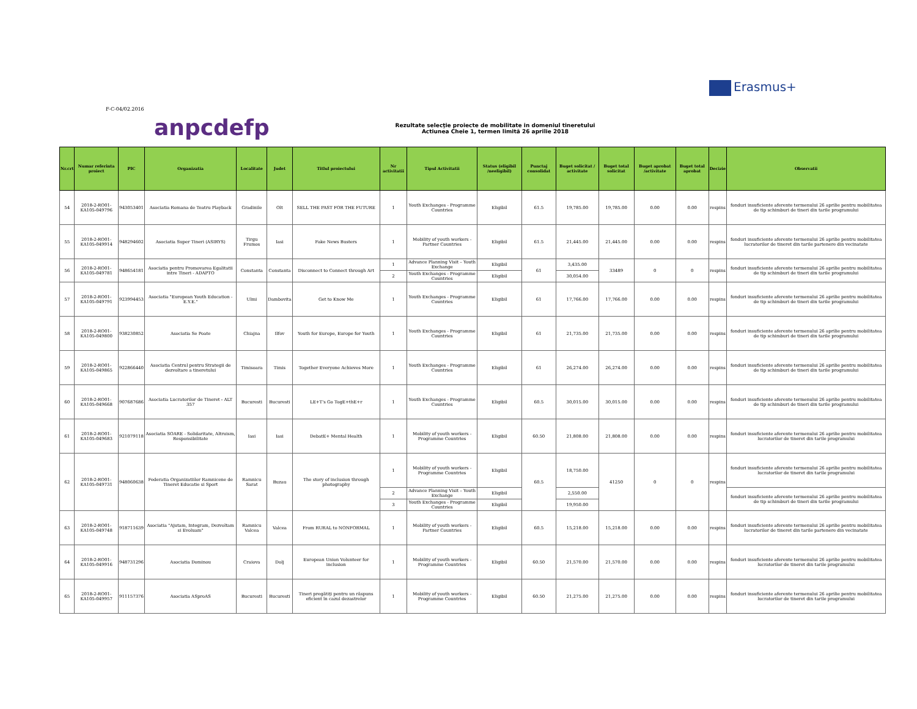Erasmus+
F-C-04/02.2016
anpcdefp
Rezultate selecţie proiecte de mobilitate in domeniul tineretului
Actiunea Cheie 1, termen limită 26 aprilie 2018
| Nr.crt | Numar referinta proiect | PIC | Organizatia | Localitate | Judet | Titlul proiectului | Nr activitatii | Tipul Activitatii | Status (eligibil /neeligibil) | Punctaj consolidat | Buget solicitat / activitate | Buget total solicitat | Buget aprobat /activitate | Buget total aprobat | Decizie | Observatii |
| --- | --- | --- | --- | --- | --- | --- | --- | --- | --- | --- | --- | --- | --- | --- | --- | --- |
| 54 | 2018-2-RO01-KA105-049796 | 943053401 | Asociatia Romana de Teatru Playback | Gradinile | Olt | SELL THE PAST FOR THE FUTURE | 1 | Youth Exchanges - Programme Countries | Eligibil | 61.5 | 19,785.00 | 19,785.00 | 0.00 | 0.00 | respins | fonduri insuficiente aferente termenului 26 aprilie pentru mobilitatea de tip schimburi de tineri din tarile programului |
| 55 | 2018-2-RO01-KA105-049914 | 948294602 | Asociatia Super Tineri (ASIRYS) | Tirgu Frumos | Iasi | Fake News Busters | 1 | Mobility of youth workers - Partner Countries | Eligibil | 61.5 | 21,445.00 | 21,445.00 | 0.00 | 0.00 | respins | fonduri insuficiente aferente termenului 26 aprilie pentru mobilitatea lucratorilor de tineret din tarile partenere din vecinatate |
| 56 | 2018-2-RO01-KA105-049781 | 948654181 | Asociatia pentru Promovarea Egalitatii intre Tineri - ADAPTO | Constanta | Constanta | Disconnect to Connect through Art | 1 | Advance Planning Visit – Youth Exchange | Eligibil | 61 | 3,435.00 | 33489 | 0 | 0 | respins | fonduri insuficiente aferente termenului 26 aprilie pentru mobilitatea de tip schimburi de tineri din tarile programului |
| | | | | | | | 2 | Youth Exchanges - Programme Countries | Eligibil | | 30,054.00 | | | | | |
| 57 | 2018-2-RO01-KA105-049791 | 923994453 | Asociatia "European Youth Education - E.Y.E." | Ulmi | Dambovita | Get to Know Me | 1 | Youth Exchanges - Programme Countries | Eligibil | 61 | 17,766.00 | 17,766.00 | 0.00 | 0.00 | respins | fonduri insuficiente aferente termenului 26 aprilie pentru mobilitatea de tip schimburi de tineri din tarile programului |
| 58 | 2018-2-RO01-KA105-049800 | 938230852 | Asociatia Se Poate | Chiajna | Ilfov | Youth for Europe, Europe for Youth | 1 | Youth Exchanges - Programme Countries | Eligibil | 61 | 21,735.00 | 21,735.00 | 0.00 | 0.00 | respins | fonduri insuficiente aferente termenului 26 aprilie pentru mobilitatea de tip schimburi de tineri din tarile programului |
| 59 | 2018-2-RO01-KA105-049865 | 922866440 | Asociatia Centrul pentru Strategii de dezvoltare a tineretului | Timisoara | Timis | Together Everyone Achieves More | 1 | Youth Exchanges - Programme Countries | Eligibil | 61 | 26,274.00 | 26,274.00 | 0.00 | 0.00 | respins | fonduri insuficiente aferente termenului 26 aprilie pentru mobilitatea de tip schimburi de tineri din tarile programului |
| 60 | 2018-2-RO01-KA105-049668 | 907687686 | Asociatia Lucratorilor de Tineret - ALT 357 | Bucuresti | Bucuresti | LE+T's Go TogE+thE+r | 1 | Youth Exchanges - Programme Countries | Eligibil | 60.5 | 30,015.00 | 30,015.00 | 0.00 | 0.00 | respins | fonduri insuficiente aferente termenului 26 aprilie pentru mobilitatea de tip schimburi de tineri din tarile programului |
| 61 | 2018-2-RO01-KA105-049683 | 921079118 | Asociatia SOARE - Solidaritate, Altruism, Responsibilitate | Iasi | Iasi | DebatE+ Mental Health | 1 | Mobility of youth workers - Programme Countries | Eligibil | 60.50 | 21,808.00 | 21,808.00 | 0.00 | 0.00 | respins | fonduri insuficiente aferente termenului 26 aprilie pentru mobilitatea lucratorilor de tineret din tarile programului |
| 62 | 2018-2-RO01-KA105-049731 | 948060638 | Federatia Organizatiilor Ramnicene de Tineret Educatie si Sport | Ramnicu Sarat | Buzau | The story of inclusion through photography | 1 | Mobility of youth workers - Programme Countries | Eligibil | 60.5 | 18,750.00 | 41250 | 0 | 0 | respins | fonduri insuficiente aferente termenului 26 aprilie pentru mobilitatea lucratorilor de tineret din tarile programului |
| | | | | | | | 2 | Advance Planning Visit – Youth Exchange | Eligibil | | 2,550.00 | | | | | fonduri insuficiente aferente termenului 26 aprilie pentru mobilitatea de tip schimburi de tineri din tarile programului |
| | | | | | | | 3 | Youth Exchanges - Programme Countries | Eligibil | | 19,950.00 | | | | | |
| 63 | 2018-2-RO01-KA105-049748 | 918711639 | Asociatia "Ajutam, Integram, Dezvoltam si Evoluam" | Ramnicu Valcea | Valcea | From RURAL to NONFORMAL | 1 | Mobility of youth workers - Partner Countries | Eligibil | 60.5 | 15,218.00 | 15,218.00 | 0.00 | 0.00 | respins | fonduri insuficiente aferente termenului 26 aprilie pentru mobilitatea lucratorilor de tineret din tarile partenere din vecinatate |
| 64 | 2018-2-RO01-KA105-049916 | 948731296 | Asociatia Dominou | Craiova | Dolj | European Union Volunteer for inclusion | 1 | Mobility of youth workers - Programme Countries | Eligibil | 60.50 | 21,570.00 | 21,570.00 | 0.00 | 0.00 | respins | fonduri insuficiente aferente termenului 26 aprilie pentru mobilitatea lucratorilor de tineret din tarile programului |
| 65 | 2018-2-RO01-KA105-049957 | 911157376 | Asociatia ASproAS | Bucuresti | Bucuresti | Tineri pregătiţi pentru un răspuns eficient în cazul dezastrelor | 1 | Mobility of youth workers - Programme Countries | Eligibil | 60.50 | 21,275.00 | 21,275.00 | 0.00 | 0.00 | respins | fonduri insuficiente aferente termenului 26 aprilie pentru mobilitatea lucratorilor de tineret din tarile programului |